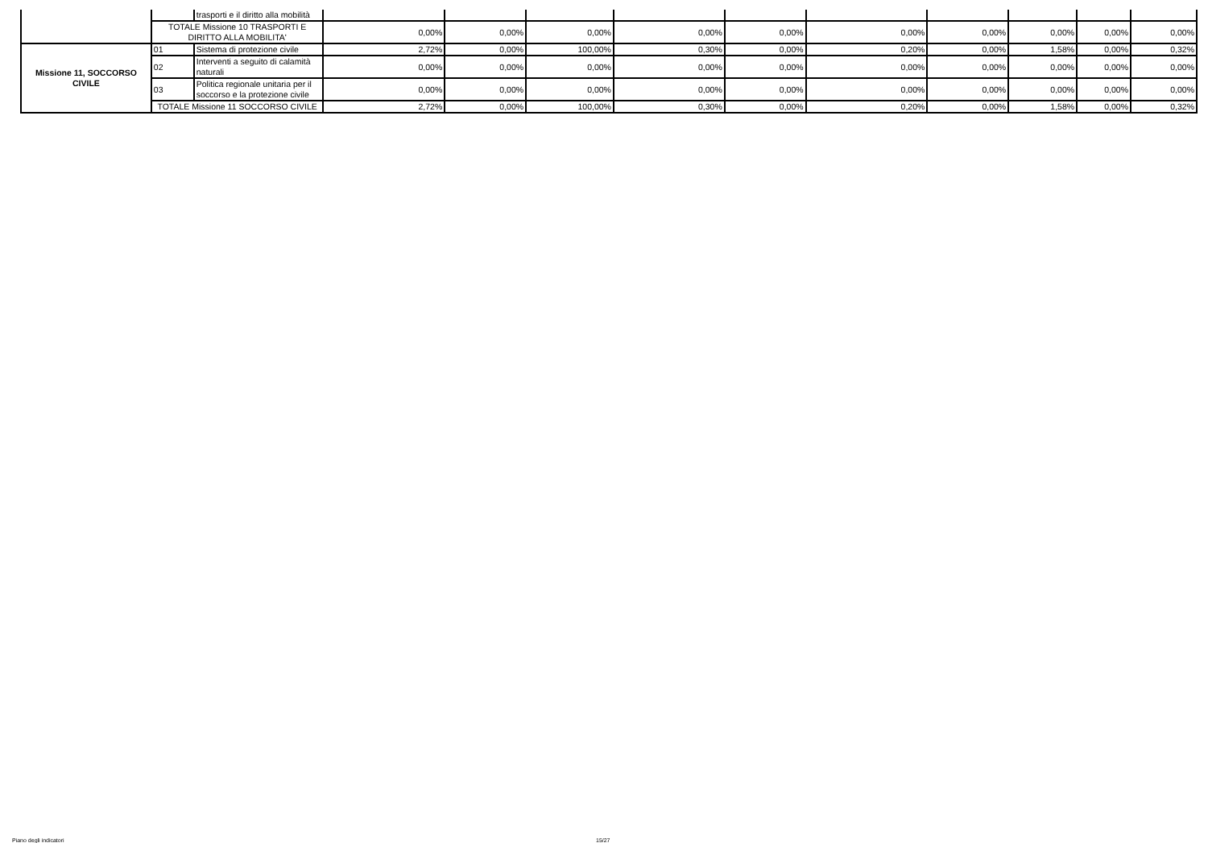| | | trasporti e il diritto alla mobilità | | | | | | | | | | |
| | TOTALE Missione 10 TRASPORTI E DIRITTO ALLA MOBILITA' | | 0,00% | 0,00% | 0,00% | 0,00% | 0,00% | 0,00% | 0,00% | 0,00% | 0,00% | 0,00% |
| Missione 11, SOCCORSO CIVILE | 01 | Sistema di protezione civile | 2,72% | 0,00% | 100,00% | 0,30% | 0,00% | 0,20% | 0,00% | 1,58% | 0,00% | 0,32% |
| | 02 | Interventi a seguito di calamità naturali | 0,00% | 0,00% | 0,00% | 0,00% | 0,00% | 0,00% | 0,00% | 0,00% | 0,00% | 0,00% |
| | 03 | Politica regionale unitaria per il soccorso e la protezione civile | 0,00% | 0,00% | 0,00% | 0,00% | 0,00% | 0,00% | 0,00% | 0,00% | 0,00% | 0,00% |
| | TOTALE Missione 11 SOCCORSO CIVILE | | 2,72% | 0,00% | 100,00% | 0,30% | 0,00% | 0,20% | 0,00% | 1,58% | 0,00% | 0,32% |
Piano degli indicatori 15/27